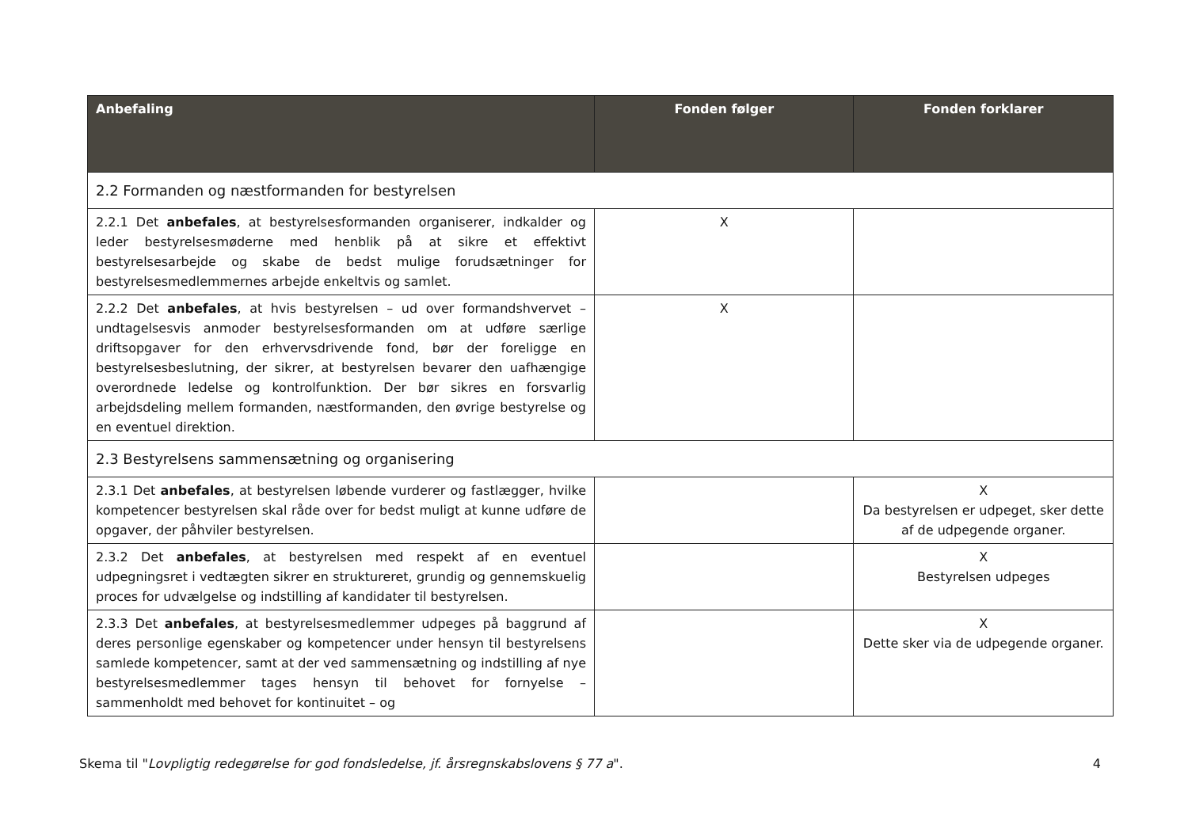| Anbefaling | Fonden følger | Fonden forklarer |
| --- | --- | --- |
| 2.2 Formanden og næstformanden for bestyrelsen | | |
| 2.2.1 Det anbefales , at bestyrelsesformanden organiserer, indkalder og leder bestyrelsesmøderne med henblik på at sikre et effektivt bestyrelsesarbejde og skabe de bedst mulige forudsætninger for bestyrelsesmedlemmernes arbejde enkeltvis og samlet. | X | |
| 2.2.2 Det anbefales , at hvis bestyrelsen – ud over formandshvervet – undtagelsesvis anmoder bestyrelsesformanden om at udføre særlige driftsopgaver for den erhvervsdrivende fond, bør der foreligge en bestyrelsesbeslutning, der sikrer, at bestyrelsen bevarer den uafhængige overordnede ledelse og kontrolfunktion. Der bør sikres en forsvarlig arbejdsdeling mellem formanden, næstformanden, den øvrige bestyrelse og en eventuel direktion. | X | |
| 2.3 Bestyrelsens sammensætning og organisering | | |
| 2.3.1 Det anbefales , at bestyrelsen løbende vurderer og fastlægger, hvilke kompetencer bestyrelsen skal råde over for bedst muligt at kunne udføre de opgaver, der påhviler bestyrelsen. | | X Da bestyrelsen er udpeget, sker dette af de udpegende organer. |
| 2.3.2 Det anbefales , at bestyrelsen med respekt af en eventuel udpegningsret i vedtægten sikrer en struktureret, grundig og gennemskuelig proces for udvælgelse og indstilling af kandidater til bestyrelsen. | | X Bestyrelsen udpeges |
| 2.3.3 Det anbefales , at bestyrelsesmedlemmer udpeges på baggrund af deres personlige egenskaber og kompetencer under hensyn til bestyrelsens samlede kompetencer, samt at der ved sammensætning og indstilling af nye bestyrelsesmedlemmer tages hensyn til behovet for fornyelse – sammenholdt med behovet for kontinuitet – og | | X Dette sker via de udpegende organer. |
Skema til "Lovpligtig redegørelse for god fondsledelse, jf. årsregnskabslovens § 77 a". 4